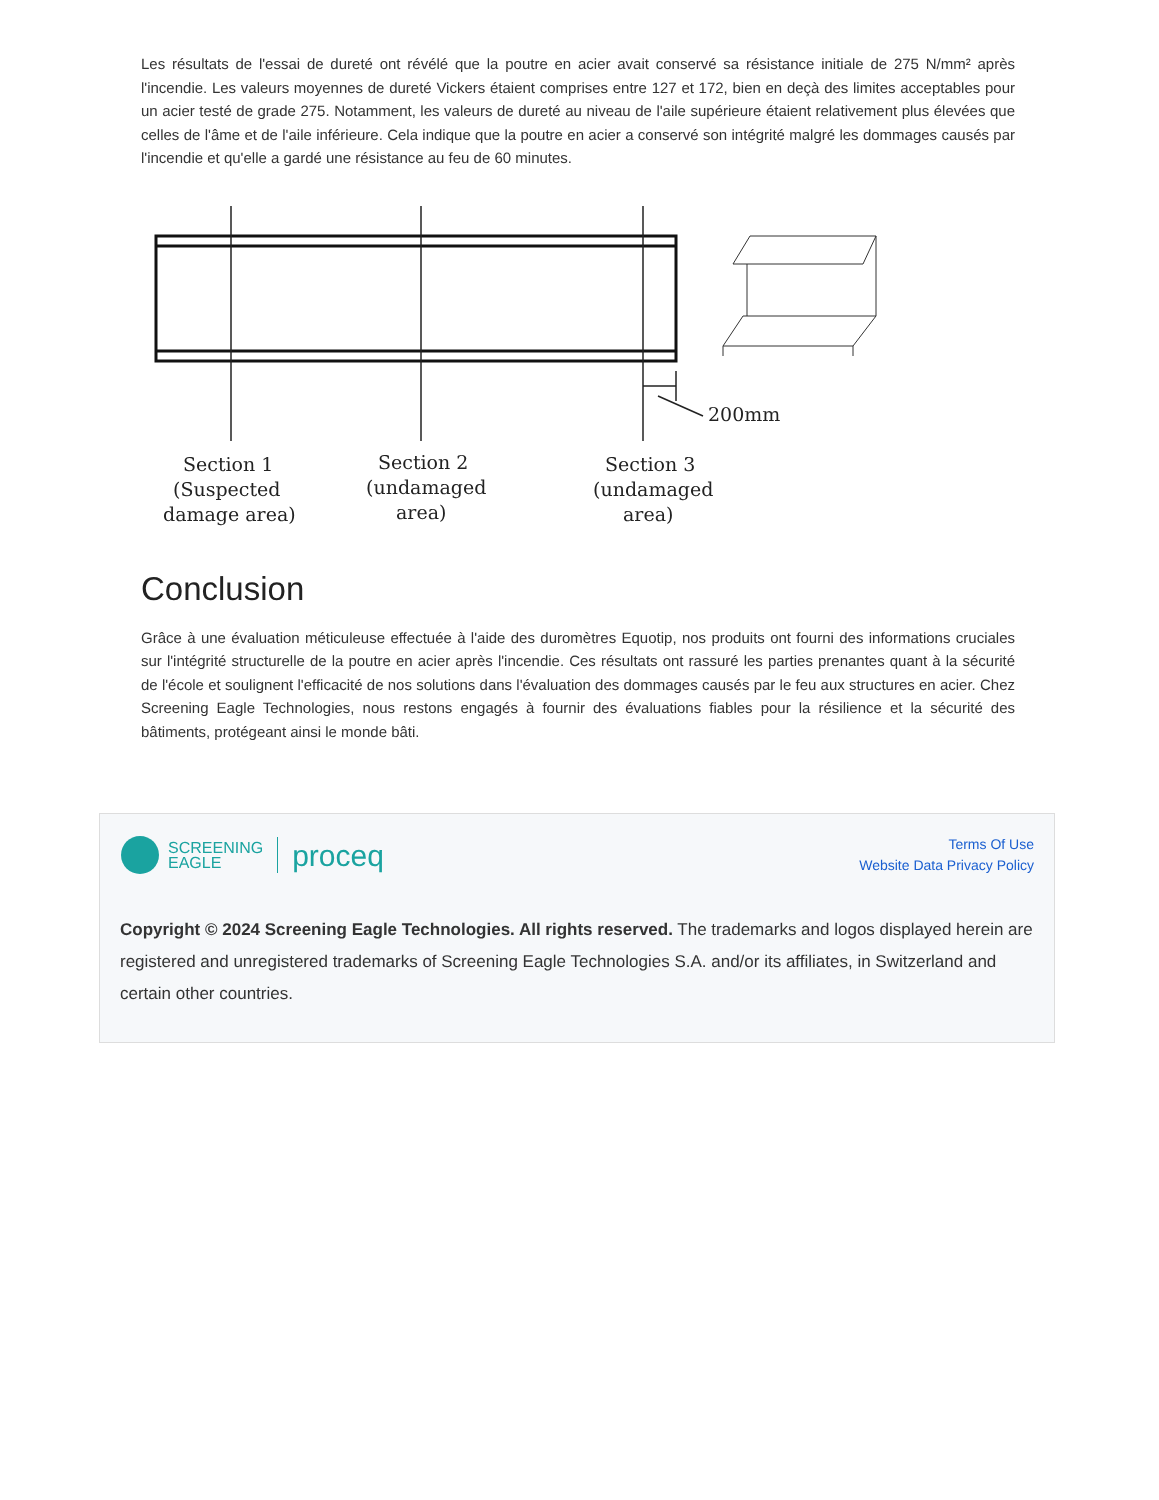Les résultats de l'essai de dureté ont révélé que la poutre en acier avait conservé sa résistance initiale de 275 N/mm² après l'incendie. Les valeurs moyennes de dureté Vickers étaient comprises entre 127 et 172, bien en deçà des limites acceptables pour un acier testé de grade 275. Notamment, les valeurs de dureté au niveau de l'aile supérieure étaient relativement plus élevées que celles de l'âme et de l'aile inférieure. Cela indique que la poutre en acier a conservé son intégrité malgré les dommages causés par l'incendie et qu'elle a gardé une résistance au feu de 60 minutes.
200mm
Section 1
(Suspected
damage area)
Section 2
(undamaged
area)
Section 3
(undamaged
area)
Conclusion
Grâce à une évaluation méticuleuse effectuée à l'aide des duromètres Equotip, nos produits ont fourni des informations cruciales sur l'intégrité structurelle de la poutre en acier après l'incendie. Ces résultats ont rassuré les parties prenantes quant à la sécurité de l'école et soulignent l'efficacité de nos solutions dans l'évaluation des dommages causés par le feu aux structures en acier. Chez Screening Eagle Technologies, nous restons engagés à fournir des évaluations fiables pour la résilience et la sécurité des bâtiments, protégeant ainsi le monde bâti.
SCREENING
EAGLE proceq
Terms Of Use
Website Data Privacy Policy
Copyright © 2024 Screening Eagle Technologies. All rights reserved. The trademarks and logos displayed herein are registered and unregistered trademarks of Screening Eagle Technologies S.A. and/or its affiliates, in Switzerland and certain other countries.